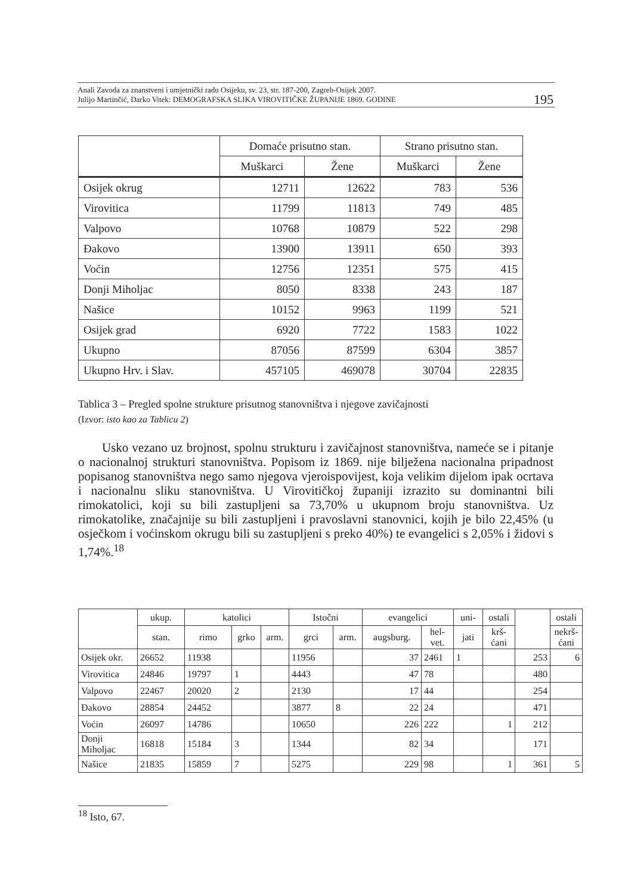Anali Zavoda za znanstveni i umjetnički radu Osijeku, sv. 23, str. 187-200, Zagreb-Osijek 2007.
Julijo Martinčić, Darko Vitek: DEMOGRAFSKA SLIKA VIROVITIČKE ŽUPANIJE 1869. GODINE
195
| | Domaće prisutno stan. | | Strano prisutno stan. | |
| --- | --- | --- | --- | --- |
| | Muškarci | Žene | Muškarci | Žene |
| Osijek okrug | 12711 | 12622 | 783 | 536 |
| Virovitica | 11799 | 11813 | 749 | 485 |
| Valpovo | 10768 | 10879 | 522 | 298 |
| Đakovo | 13900 | 13911 | 650 | 393 |
| Voćin | 12756 | 12351 | 575 | 415 |
| Donji Miholjac | 8050 | 8338 | 243 | 187 |
| Našice | 10152 | 9963 | 1199 | 521 |
| Osijek grad | 6920 | 7722 | 1583 | 1022 |
| Ukupno | 87056 | 87599 | 6304 | 3857 |
| Ukupno Hrv. i Slav. | 457105 | 469078 | 30704 | 22835 |
Tablica 3 – Pregled spolne strukture prisutnog stanovništva i njegove zavičajnosti
(Izvor: isto kao za Tablicu 2)
Usko vezano uz brojnost, spolnu strukturu i zavičajnost stanovništva, nameće se i pitanje o nacionalnoj strukturi stanovništva. Popisom iz 1869. nije bilježena nacionalna pripadnost popisanog stanovništva nego samo njegova vjeroispovijest, koja velikim dijelom ipak ocrtava i nacionalnu sliku stanovništva. U Virovitičkoj županiji izrazito su dominantni bili rimokatolici, koji su bili zastupljeni sa 73,70% u ukupnom broju stanovništva. Uz rimokatolike, značajnije su bili zastupljeni i pravoslavni stanovnici, kojih je bilo 22,45% (u osječkom i voćinskom okrugu bili su zastupljeni s preko 40%) te evangelici s 2,05% i židovi s 1,74%.<sup>18</sup>
| | ukup. | katolici | | | Istočni | | evangelici | | uni- | ostali | | ostali |
| --- | --- | --- | --- | --- | --- | --- | --- | --- | --- | --- | --- | --- |
| | stan. | rimo | grko | arm. | grci | arm. | augsburg. | hel-vet. | jati | krš-ćani | | nekrš-ćani |
| Osijek okr. | 26652 | 11938 | | | 11956 | | 37 | 2461 | 1 | | 253 | 6 |
| Virovitica | 24846 | 19797 | 1 | | 4443 | | 47 | 78 | | | 480 | |
| Valpovo | 22467 | 20020 | 2 | | 2130 | | 17 | 44 | | | 254 | |
| Đakovo | 28854 | 24452 | | | 3877 | 8 | 22 | 24 | | | 471 | |
| Voćin | 26097 | 14786 | | | 10650 | | 226 | 222 | | 1 | 212 | |
| Donji Miholjac | 16818 | 15184 | 3 | | 1344 | | 82 | 34 | | | 171 | |
| Našice | 21835 | 15859 | 7 | | 5275 | | 229 | 98 | | 1 | 361 | 5 |
<sup>18</sup> Isto, 67.